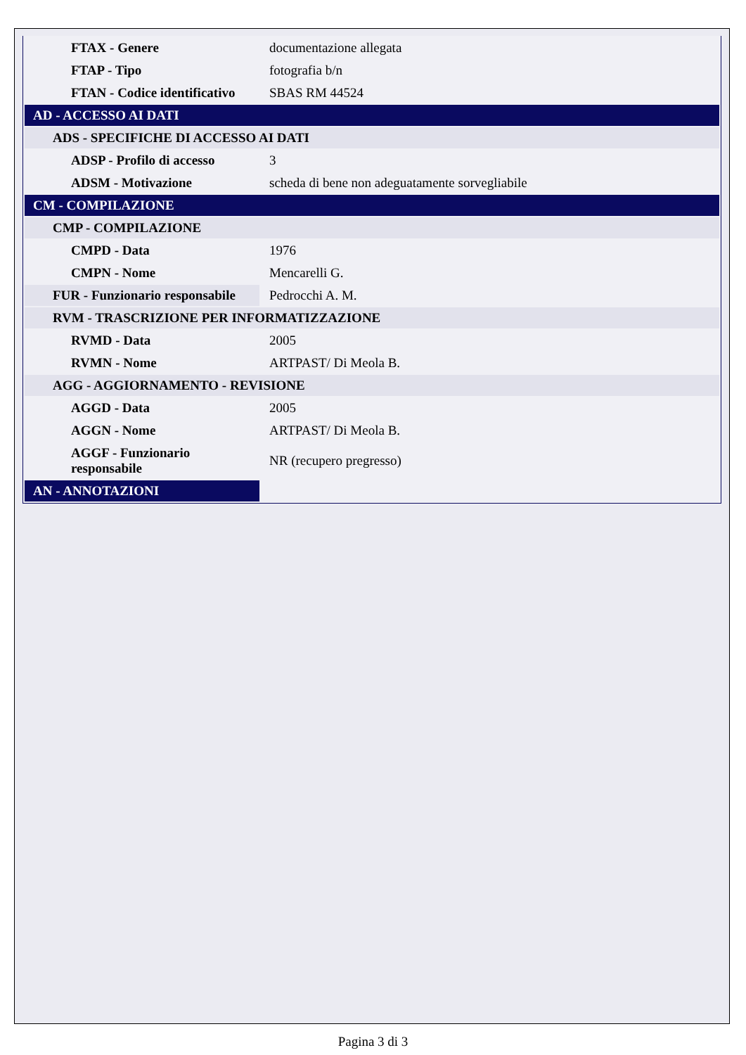| FTAX - Genere | documentazione allegata |
| FTAP - Tipo | fotografia b/n |
| FTAN - Codice identificativo | SBAS RM 44524 |
| AD - ACCESSO AI DATI | |
| ADS - SPECIFICHE DI ACCESSO AI DATI | |
| ADSP - Profilo di accesso | 3 |
| ADSM - Motivazione | scheda di bene non adeguatamente sorvegliabile |
| CM - COMPILAZIONE | |
| CMP - COMPILAZIONE | |
| CMPD - Data | 1976 |
| CMPN - Nome | Mencarelli G. |
| FUR - Funzionario responsabile | Pedrocchi A. M. |
| RVM - TRASCRIZIONE PER INFORMATIZZAZIONE | |
| RVMD - Data | 2005 |
| RVMN - Nome | ARTPAST/ Di Meola B. |
| AGG - AGGIORNAMENTO - REVISIONE | |
| AGGD - Data | 2005 |
| AGGN - Nome | ARTPAST/ Di Meola B. |
| AGGF - Funzionario responsabile | NR (recupero pregresso) |
| AN - ANNOTAZIONI | |
Pagina 3 di 3